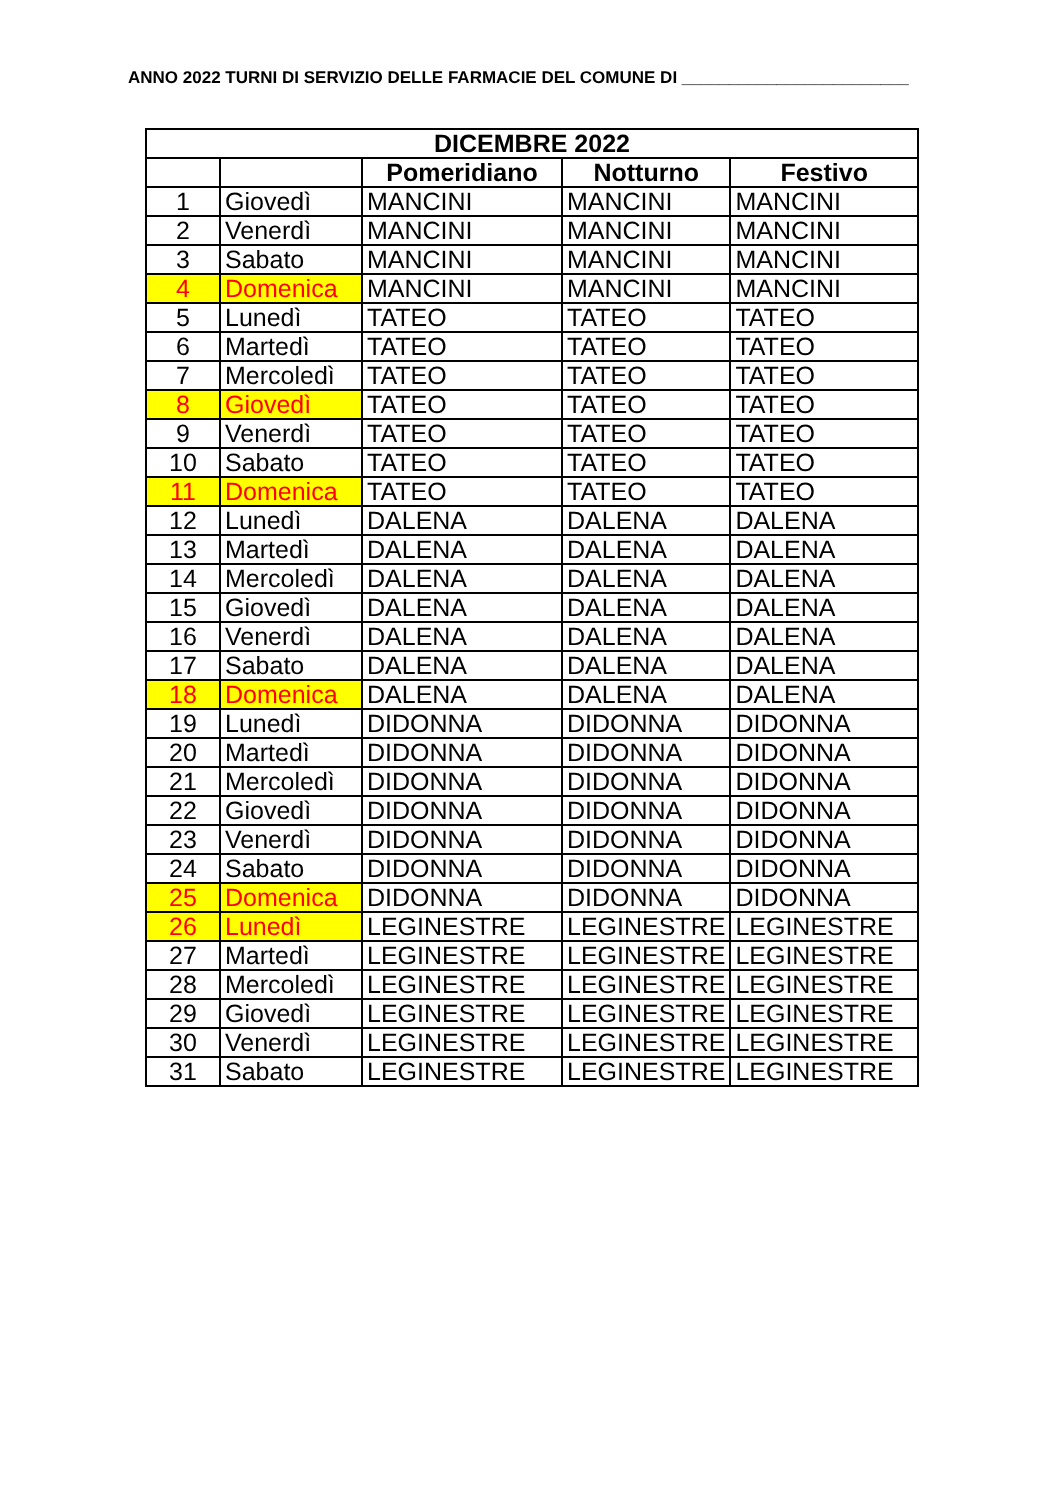ANNO 2022 TURNI DI SERVIZIO DELLE FARMACIE DEL COMUNE DI ________________________
| DICEMBRE 2022 | | | | |
| --- | --- | --- | --- | --- |
| | | Pomeridiano | Notturno | Festivo |
| 1 | Giovedì | MANCINI | MANCINI | MANCINI |
| 2 | Venerdì | MANCINI | MANCINI | MANCINI |
| 3 | Sabato | MANCINI | MANCINI | MANCINI |
| 4 | Domenica | MANCINI | MANCINI | MANCINI |
| 5 | Lunedì | TATEO | TATEO | TATEO |
| 6 | Martedì | TATEO | TATEO | TATEO |
| 7 | Mercoledì | TATEO | TATEO | TATEO |
| 8 | Giovedì | TATEO | TATEO | TATEO |
| 9 | Venerdì | TATEO | TATEO | TATEO |
| 10 | Sabato | TATEO | TATEO | TATEO |
| 11 | Domenica | TATEO | TATEO | TATEO |
| 12 | Lunedì | DALENA | DALENA | DALENA |
| 13 | Martedì | DALENA | DALENA | DALENA |
| 14 | Mercoledì | DALENA | DALENA | DALENA |
| 15 | Giovedì | DALENA | DALENA | DALENA |
| 16 | Venerdì | DALENA | DALENA | DALENA |
| 17 | Sabato | DALENA | DALENA | DALENA |
| 18 | Domenica | DALENA | DALENA | DALENA |
| 19 | Lunedì | DIDONNA | DIDONNA | DIDONNA |
| 20 | Martedì | DIDONNA | DIDONNA | DIDONNA |
| 21 | Mercoledì | DIDONNA | DIDONNA | DIDONNA |
| 22 | Giovedì | DIDONNA | DIDONNA | DIDONNA |
| 23 | Venerdì | DIDONNA | DIDONNA | DIDONNA |
| 24 | Sabato | DIDONNA | DIDONNA | DIDONNA |
| 25 | Domenica | DIDONNA | DIDONNA | DIDONNA |
| 26 | Lunedì | LEGINESTRE | LEGINESTRE | LEGINESTRE |
| 27 | Martedì | LEGINESTRE | LEGINESTRE | LEGINESTRE |
| 28 | Mercoledì | LEGINESTRE | LEGINESTRE | LEGINESTRE |
| 29 | Giovedì | LEGINESTRE | LEGINESTRE | LEGINESTRE |
| 30 | Venerdì | LEGINESTRE | LEGINESTRE | LEGINESTRE |
| 31 | Sabato | LEGINESTRE | LEGINESTRE | LEGINESTRE |